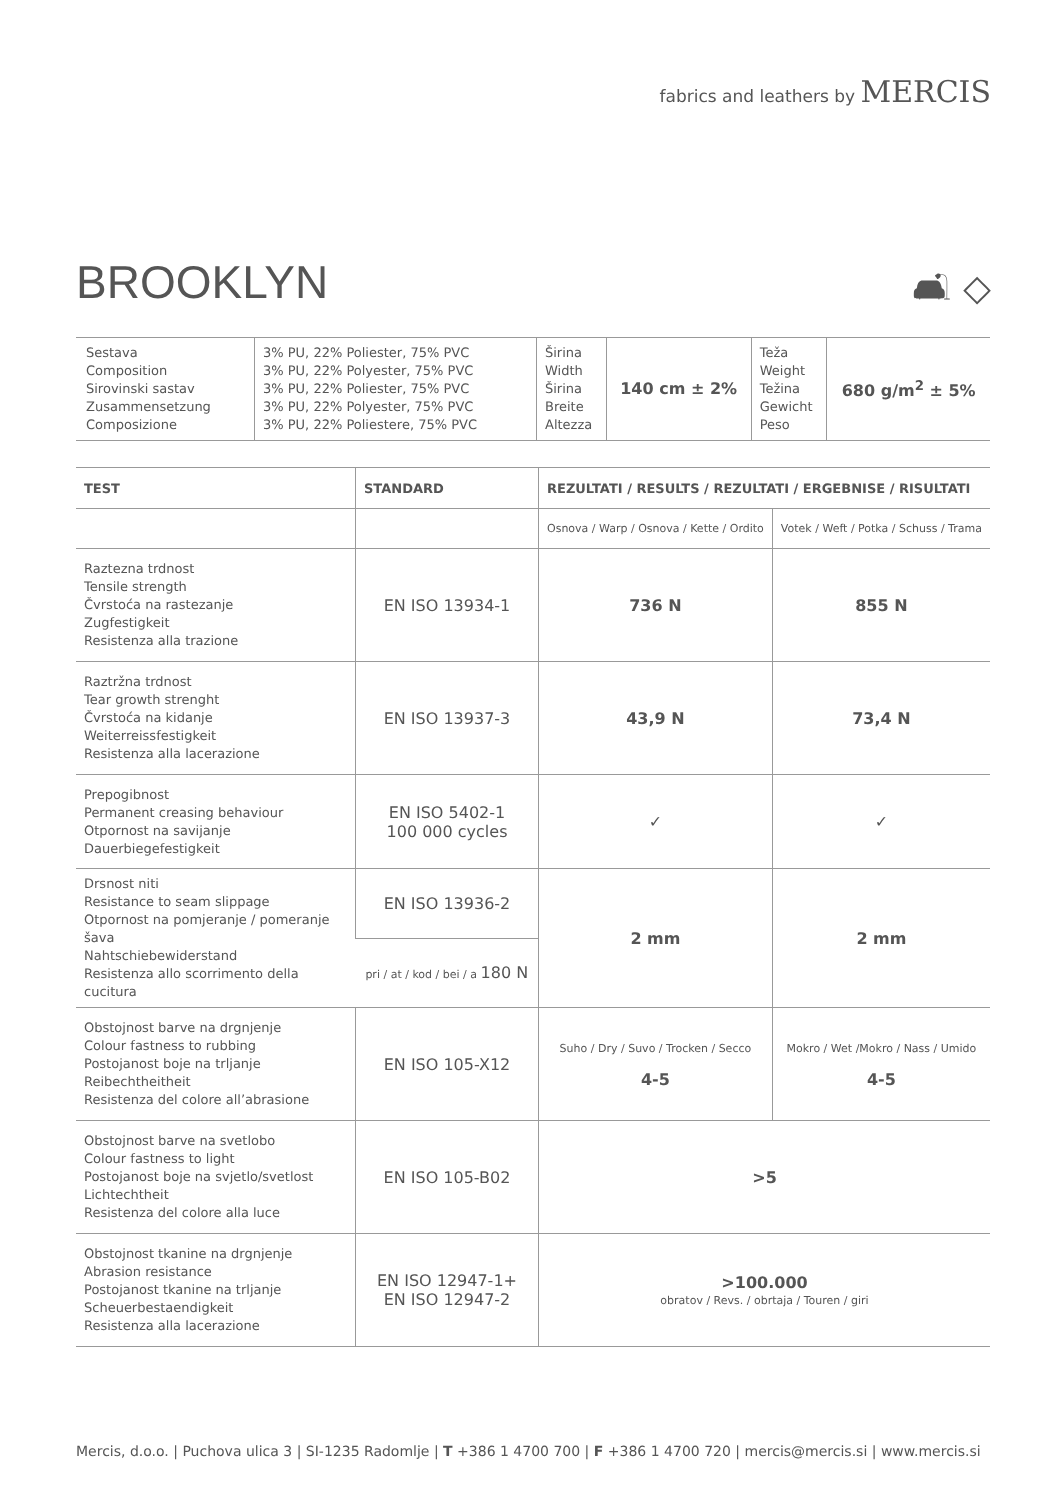fabrics and leathers by MERCIS
BROOKLYN 🛋 ◇
| Sestava Composition Sirovinski sastav Zusammensetzung Composizione | 3% PU, 22% Poliester, 75% PVC 3% PU, 22% Polyester, 75% PVC 3% PU, 22% Poliester, 75% PVC 3% PU, 22% Polyester, 75% PVC 3% PU, 22% Poliestere, 75% PVC | Širina Width Širina Breite Altezza | 140 cm ± 2% | Teža Weight Težina Gewicht Peso | 680 g/m<sup>2</sup> ± 5% |
| TEST | STANDARD | REZULTATI / RESULTS / REZULTATI / ERGEBNISE / RISULTATI | |
| --- | --- | --- | --- |
| | | Osnova / Warp / Osnova / Kette / Ordito | Votek / Weft / Potka / Schuss / Trama |
| Raztezna trdnost Tensile strength Čvrstoća na rastezanje Zugfestigkeit Resistenza alla trazione | EN ISO 13934-1 | 736 N | 855 N |
| Raztržna trdnost Tear growth strenght Čvrstoća na kidanje Weiterreissfestigkeit Resistenza alla lacerazione | EN ISO 13937-3 | 43,9 N | 73,4 N |
| Prepogibnost Permanent creasing behaviour Otpornost na savijanje Dauerbiegefestigkeit | EN ISO 5402-1 100 000 cycles | ✓ | ✓ |
| Drsnost niti Resistance to seam slippage Otpornost na pomjeranje / pomeranje šava Nahtschiebewiderstand Resistenza allo scorrimento della cucitura | EN ISO 13936-2 | 2 mm | 2 mm |
| | pri / at / kod / bei / a 180 N | | |
| Obstojnost barve na drgnjenje Colour fastness to rubbing Postojanost boje na trljanje Reibechtheitheit Resistenza del colore all’abrasione | EN ISO 105-X12 | Suho / Dry / Suvo / Trocken / Secco 4-5 | Mokro / Wet /Mokro / Nass / Umido 4-5 |
| Obstojnost barve na svetlobo Colour fastness to light Postojanost boje na svjetlo/svetlost Lichtechtheit Resistenza del colore alla luce | EN ISO 105-B02 | >5 | |
| Obstojnost tkanine na drgnjenje Abrasion resistance Postojanost tkanine na trljanje Scheuerbestaendigkeit Resistenza alla lacerazione | EN ISO 12947-1+ EN ISO 12947-2 | >100.000 obratov / Revs. / obrtaja / Touren / giri | |
Mercis, d.o.o. | Puchova ulica 3 | SI-1235 Radomlje | T +386 1 4700 700 | F +386 1 4700 720 | mercis@mercis.si | www.mercis.si